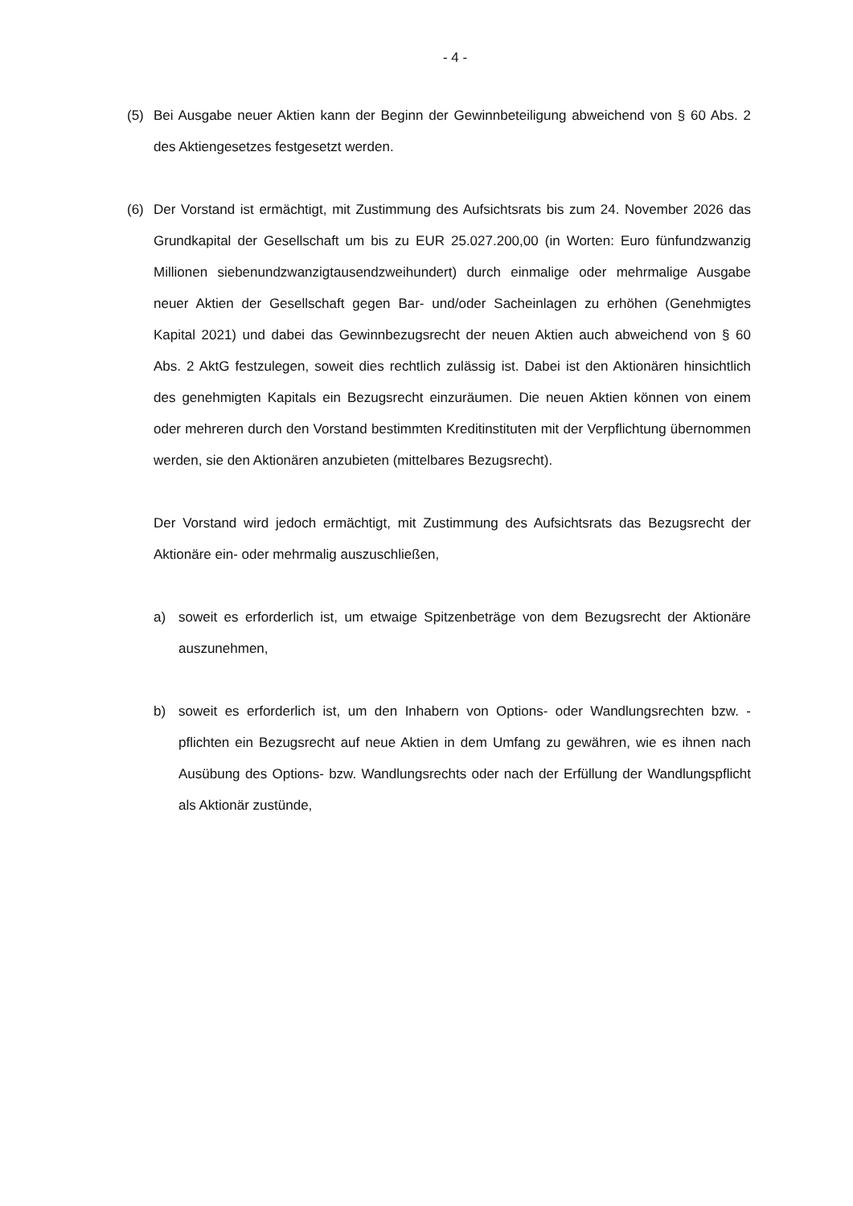- 4 -
(5) Bei Ausgabe neuer Aktien kann der Beginn der Gewinnbeteiligung abweichend von § 60 Abs. 2 des Aktiengesetzes festgesetzt werden.
(6) Der Vorstand ist ermächtigt, mit Zustimmung des Aufsichtsrats bis zum 24. November 2026 das Grundkapital der Gesellschaft um bis zu EUR 25.027.200,00 (in Worten: Euro fünfundzwanzig Millionen siebenundzwanzigtausendzweihundert) durch einmalige oder mehrmalige Ausgabe neuer Aktien der Gesellschaft gegen Bar- und/oder Sacheinlagen zu erhöhen (Genehmigtes Kapital 2021) und dabei das Gewinnbezugsrecht der neuen Aktien auch abweichend von § 60 Abs. 2 AktG festzulegen, soweit dies rechtlich zulässig ist. Dabei ist den Aktionären hinsichtlich des genehmigten Kapitals ein Bezugsrecht einzuräumen. Die neuen Aktien können von einem oder mehreren durch den Vorstand bestimmten Kreditinstituten mit der Verpflichtung übernommen werden, sie den Aktionären anzubieten (mittelbares Bezugsrecht).
Der Vorstand wird jedoch ermächtigt, mit Zustimmung des Aufsichtsrats das Bezugsrecht der Aktionäre ein- oder mehrmalig auszuschließen,
a) soweit es erforderlich ist, um etwaige Spitzenbeträge von dem Bezugsrecht der Aktionäre auszunehmen,
b) soweit es erforderlich ist, um den Inhabern von Options- oder Wandlungsrechten bzw. -pflichten ein Bezugsrecht auf neue Aktien in dem Umfang zu gewähren, wie es ihnen nach Ausübung des Options- bzw. Wandlungsrechts oder nach der Erfüllung der Wandlungspflicht als Aktionär zustünde,